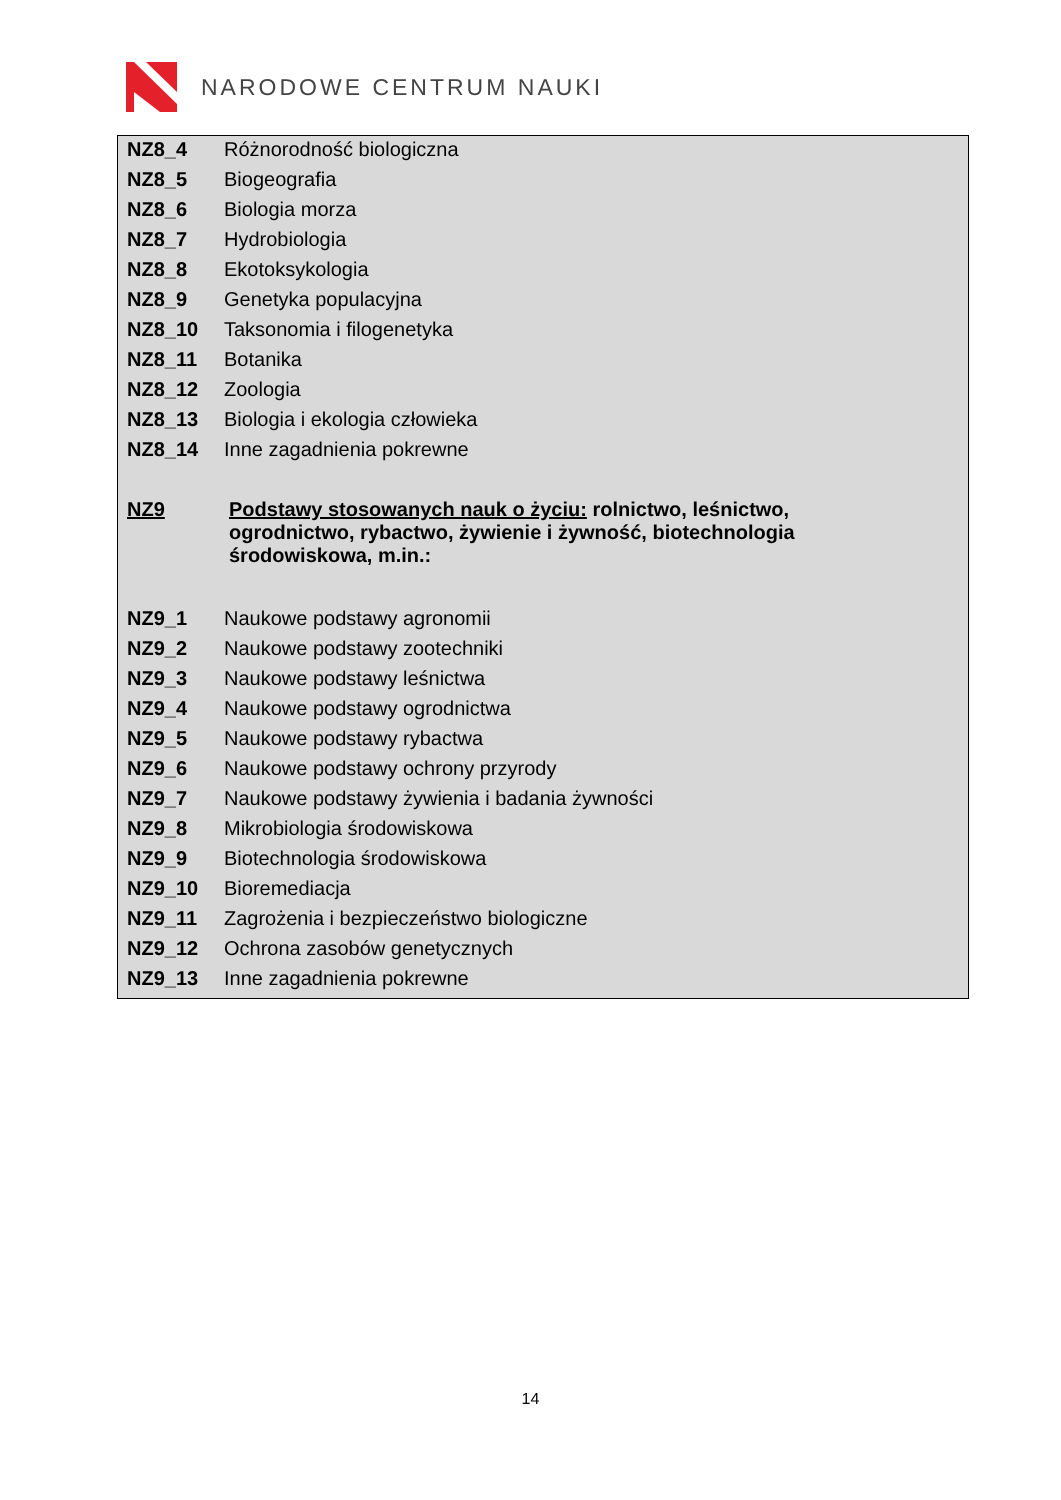NARODOWE CENTRUM NAUKI
| NZ8_4 | Różnorodność biologiczna |
| NZ8_5 | Biogeografia |
| NZ8_6 | Biologia morza |
| NZ8_7 | Hydrobiologia |
| NZ8_8 | Ekotoksykologia |
| NZ8_9 | Genetyka populacyjna |
| NZ8_10 | Taksonomia i filogenetyka |
| NZ8_11 | Botanika |
| NZ8_12 | Zoologia |
| NZ8_13 | Biologia i ekologia człowieka |
| NZ8_14 | Inne zagadnienia pokrewne |
| NZ9 | Podstawy stosowanych nauk o życiu: rolnictwo, leśnictwo, ogrodnictwo, rybactwo, żywienie i żywność, biotechnologia środowiskowa, m.in.: |
| NZ9_1 | Naukowe podstawy agronomii |
| NZ9_2 | Naukowe podstawy zootechniki |
| NZ9_3 | Naukowe podstawy leśnictwa |
| NZ9_4 | Naukowe podstawy ogrodnictwa |
| NZ9_5 | Naukowe podstawy rybactwa |
| NZ9_6 | Naukowe podstawy ochrony przyrody |
| NZ9_7 | Naukowe podstawy żywienia i badania żywności |
| NZ9_8 | Mikrobiologia środowiskowa |
| NZ9_9 | Biotechnologia środowiskowa |
| NZ9_10 | Bioremediacja |
| NZ9_11 | Zagrożenia i bezpieczeństwo biologiczne |
| NZ9_12 | Ochrona zasobów genetycznych |
| NZ9_13 | Inne zagadnienia pokrewne |
14